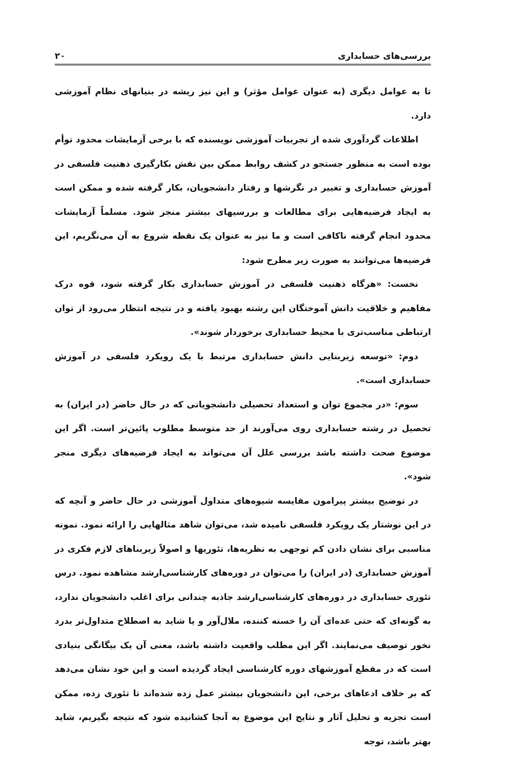بررسی‌های حسابداری ۲۰
تا به عوامل دیگری (به عنوان عوامل مؤثر) و این نیز ریشه در بنیانهای نظام آموزشی دارد.
اطلاعات گردآوری شده از تجربیات آموزشی نویسنده که با برخی آزمایشات محدود توأم بوده است به منظور جستجو در کشف روابط ممکن بین نقش بکارگیری ذهنیت فلسفی در آموزش حسابداری و تغییر در نگرشها و رفتار دانشجویان، بکار گرفته شده و ممکن است به ایجاد فرضیه‌هایی برای مطالعات و بررسیهای بیشتر منجر شود. مسلماً آزمایشات محدود انجام گرفته ناکافی است و ما نیز به عنوان یک نقطه شروع به آن می‌نگریم، این فرضیه‌ها می‌توانند به صورت زیر مطرح شود:
نخست: «هرگاه ذهنیت فلسفی در آموزش حسابداری بکار گرفته شود، قوه درک مفاهیم و خلاقیت دانش آموختگان این رشته بهبود یافته و در نتیجه انتظار می‌رود از توان ارتباطی مناسب‌تری با محیط حسابداری برخوردار شوند».
دوم: «توسعه زیربنایی دانش حسابداری مرتبط با یک رویکرد فلسفی در آموزش حسابداری است».
سوم: «در مجموع توان و استعداد تحصیلی دانشجویانی که در حال حاضر (در ایران) به تحصیل در رشته حسابداری روی می‌آورند از حد متوسط مطلوب پائین‌تر است. اگر این موضوع صحت داشته باشد بررسی علل آن می‌تواند به ایجاد فرضیه‌های دیگری منجر شود».
در توضیح بیشتر پیرامون مقایسه شیوه‌های متداول آموزشی در حال حاضر و آنچه که در این نوشتار یک رویکرد فلسفی نامیده شد، می‌توان شاهد مثالهایی را ارائه نمود. نمونه مناسبی برای نشان دادن کم توجهی به نظریه‌ها، تئوریها و اصولاً زیربناهای لازم فکری در آموزش حسابداری (در ایران) را می‌توان در دوره‌های کارشناسی‌ارشد مشاهده نمود. درس تئوری حسابداری در دوره‌های کارشناسی‌ارشد جاذبه چندانی برای اغلب دانشجویان ندارد، به گونه‌ای که حتی عده‌ای آن را خسته کننده، ملال‌آور و یا شاید به اصطلاح متداول‌تر بدرد نخور توصیف می‌نمایند. اگر این مطلب واقعیت داشته باشد، معنی آن یک بیگانگی بنیادی است که در مقطع آموزشهای دوره کارشناسی ایجاد گردیده است و این خود نشان می‌دهد که بر خلاف ادعاهای برخی، این دانشجویان بیشتر عمل زده شده‌اند تا تئوری زده، ممکن است تجزیه و تحلیل آثار و نتایج این موضوع به آنجا کشانیده شود که نتیجه بگیریم، شاید بهتر باشد، توجه